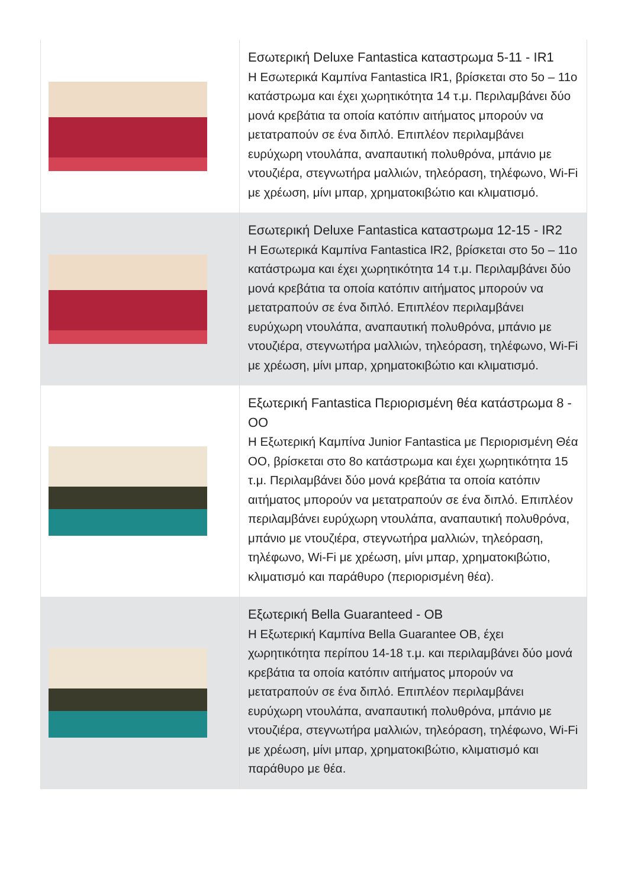| | Εσωτερική Deluxe Fantastica καταστρωμα 5-11 - IR1 Η Εσωτερικά Καμπίνα Fantastica IR1, βρίσκεται στο 5ο – 11ο κατάστρωμα και έχει χωρητικότητα 14 τ.μ. Περιλαμβάνει δύο μονά κρεβάτια τα οποία κατόπιν αιτήματος μπορούν να μετατραπούν σε ένα διπλό. Επιπλέον περιλαμβάνει ευρύχωρη ντουλάπα, αναπαυτική πολυθρόνα, μπάνιο με ντουζιέρα, στεγνωτήρα μαλλιών, τηλεόραση, τηλέφωνο, Wi-Fi με χρέωση, μίνι μπαρ, χρηματοκιβώτιο και κλιματισμό. |
| | Εσωτερική Deluxe Fantastica καταστρωμα 12-15 - IR2 Η Εσωτερικά Καμπίνα Fantastica IR2, βρίσκεται στο 5ο – 11ο κατάστρωμα και έχει χωρητικότητα 14 τ.μ. Περιλαμβάνει δύο μονά κρεβάτια τα οποία κατόπιν αιτήματος μπορούν να μετατραπούν σε ένα διπλό. Επιπλέον περιλαμβάνει ευρύχωρη ντουλάπα, αναπαυτική πολυθρόνα, μπάνιο με ντουζιέρα, στεγνωτήρα μαλλιών, τηλεόραση, τηλέφωνο, Wi-Fi με χρέωση, μίνι μπαρ, χρηματοκιβώτιο και κλιματισμό. |
| | Εξωτερική Fantastica Περιορισμένη θέα κατάστρωμα 8 - OO Η Εξωτερική Καμπίνα Junior Fantastica με Περιορισμένη Θέα OO, βρίσκεται στο 8ο κατάστρωμα και έχει χωρητικότητα 15 τ.μ. Περιλαμβάνει δύο μονά κρεβάτια τα οποία κατόπιν αιτήματος μπορούν να μετατραπούν σε ένα διπλό. Επιπλέον περιλαμβάνει ευρύχωρη ντουλάπα, αναπαυτική πολυθρόνα, μπάνιο με ντουζιέρα, στεγνωτήρα μαλλιών, τηλεόραση, τηλέφωνο, Wi-Fi με χρέωση, μίνι μπαρ, χρηματοκιβώτιο, κλιματισμό και παράθυρο (περιορισμένη θέα). |
| | Εξωτερική Bella Guaranteed - OB Η Εξωτερική Καμπίνα Bella Guarantee OB, έχει χωρητικότητα περίπου 14-18 τ.μ. και περιλαμβάνει δύο μονά κρεβάτια τα οποία κατόπιν αιτήματος μπορούν να μετατραπούν σε ένα διπλό. Επιπλέον περιλαμβάνει ευρύχωρη ντουλάπα, αναπαυτική πολυθρόνα, μπάνιο με ντουζιέρα, στεγνωτήρα μαλλιών, τηλεόραση, τηλέφωνο, Wi-Fi με χρέωση, μίνι μπαρ, χρηματοκιβώτιο, κλιματισμό και παράθυρο με θέα. |